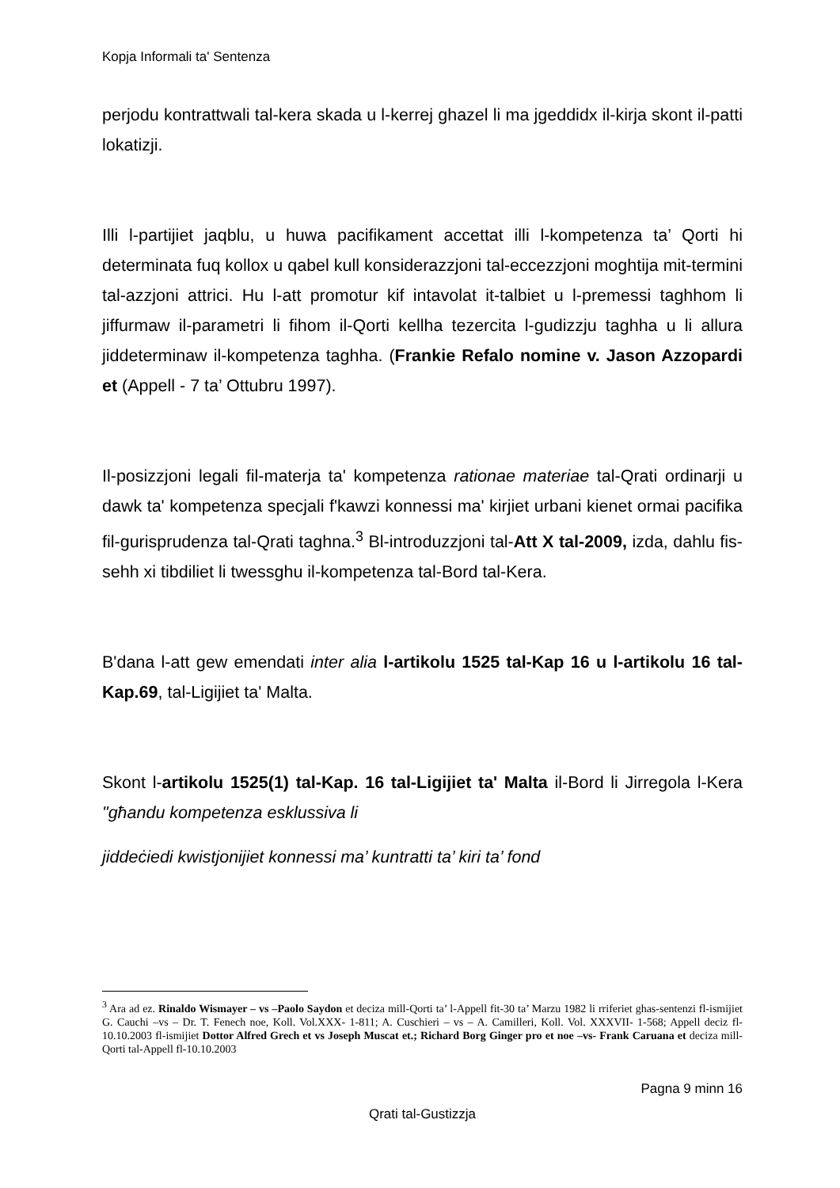Kopja Informali ta' Sentenza
perjodu kontrattwali tal-kera skada u l-kerrej ghazel li ma jgeddidx il-kirja skont il-patti lokatizji.
Illi l-partijiet jaqblu, u huwa pacifikament accettat illi l-kompetenza ta’ Qorti hi determinata fuq kollox u qabel kull konsiderazzjoni tal-eccezzjoni moghtija mit-termini tal-azzjoni attrici. Hu l-att promotur kif intavolat it-talbiet u l-premessi taghhom li jiffurmaw il-parametri li fihom il-Qorti kellha tezercita l-gudizzju taghha u li allura jiddeterminaw il-kompetenza taghha. (Frankie Refalo nomine v. Jason Azzopardi et (Appell - 7 ta’ Ottubru 1997).
Il-posizzjoni legali fil-materja ta' kompetenza rationae materiae tal-Qrati ordinarji u dawk ta' kompetenza specjali f'kawzi konnessi ma' kirjiet urbani kienet ormai pacifika fil-gurisprudenza tal-Qrati taghna.<sup>3</sup> Bl-introduzzjoni tal-Att X tal-2009, izda, dahlu fis-sehh xi tibdiliet li twessghu il-kompetenza tal-Bord tal-Kera.
B'dana l-att gew emendati inter alia l-artikolu 1525 tal-Kap 16 u l-artikolu 16 tal-Kap.69, tal-Ligijiet ta' Malta.
Skont l-artikolu 1525(1) tal-Kap. 16 tal-Ligijiet ta' Malta il-Bord li Jirregola l-Kera "għandu kompetenza esklussiva li
jiddeċiedi kwistjonijiet konnessi ma’ kuntratti ta’ kiri ta’ fond
<sup>3</sup> Ara ad ez. Rinaldo Wismayer – vs –Paolo Saydon et deciza mill-Qorti ta’ l-Appell fit-30 ta’ Marzu 1982 li rriferiet ghas-sentenzi fl-ismijiet G. Cauchi –vs – Dr. T. Fenech noe, Koll. Vol.XXX- 1-811; A. Cuschieri – vs – A. Camilleri, Koll. Vol. XXXVII- 1-568; Appell deciz fl-10.10.2003 fl-ismijiet Dottor Alfred Grech et vs Joseph Muscat et.; Richard Borg Ginger pro et noe –vs- Frank Caruana et deciza mill-Qorti tal-Appell fl-10.10.2003
Pagna 9 minn 16
Qrati tal-Gustizzja